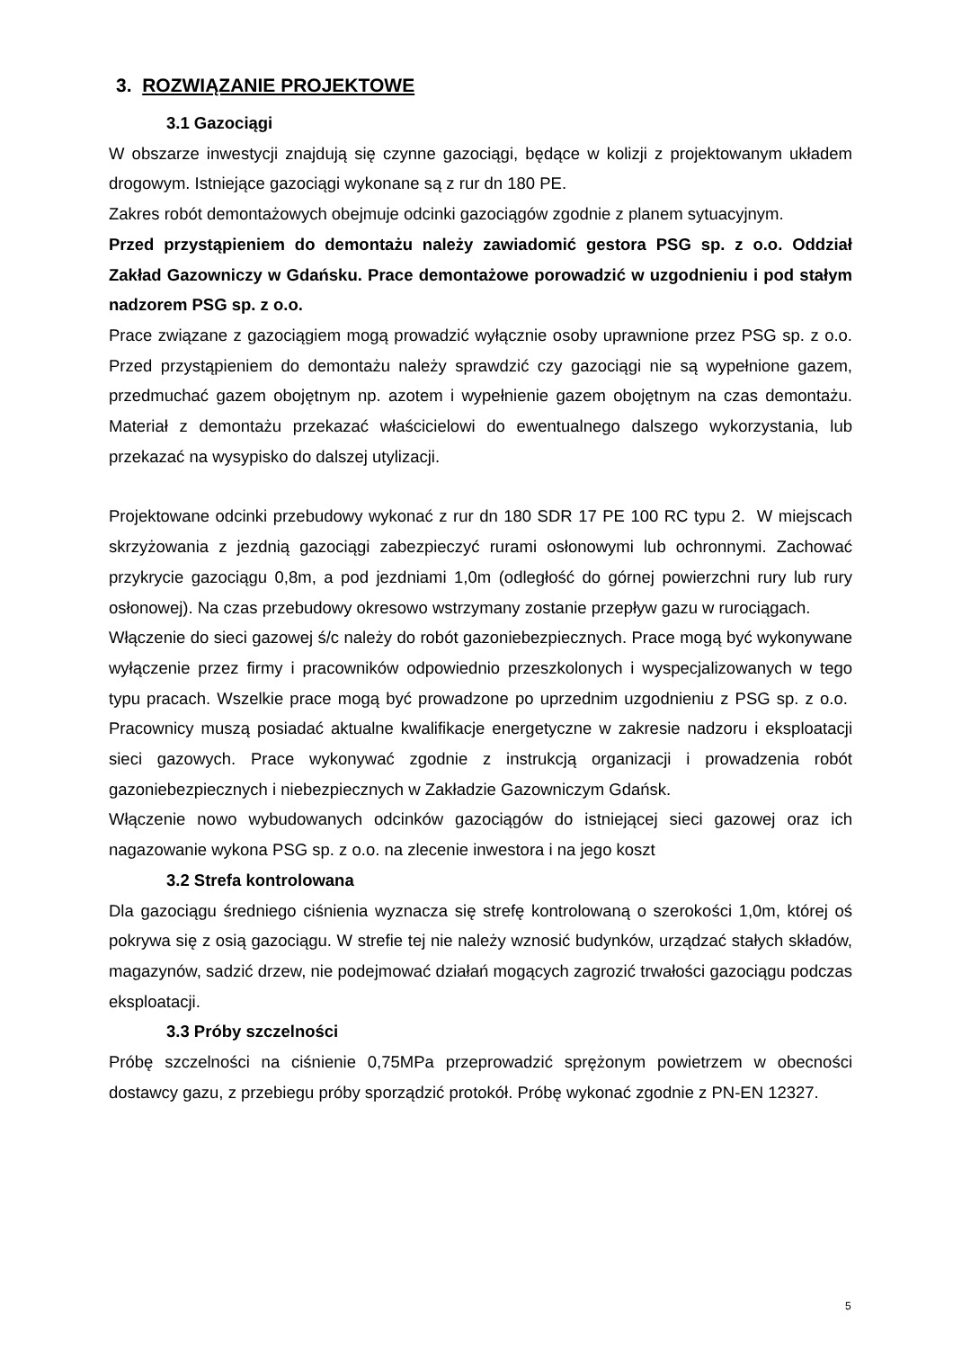3. ROZWIĄZANIE PROJEKTOWE
3.1 Gazociągi
W obszarze inwestycji znajdują się czynne gazociągi, będące w kolizji z projektowanym układem drogowym. Istniejące gazociągi wykonane są z rur dn 180 PE.
Zakres robót demontażowych obejmuje odcinki gazociągów zgodnie z planem sytuacyjnym.
Przed przystąpieniem do demontażu należy zawiadomić gestora PSG sp. z o.o. Oddział Zakład Gazowniczy w Gdańsku. Prace demontażowe porowadzić w uzgodnieniu i pod stałym nadzorem PSG sp. z o.o.
Prace związane z gazociągiem mogą prowadzić wyłącznie osoby uprawnione przez PSG sp. z o.o. Przed przystąpieniem do demontażu należy sprawdzić czy gazociągi nie są wypełnione gazem, przedmuchać gazem obojętnym np. azotem i wypełnienie gazem obojętnym na czas demontażu. Materiał z demontażu przekazać właścicielowi do ewentualnego dalszego wykorzystania, lub przekazać na wysypisko do dalszej utylizacji.
Projektowane odcinki przebudowy wykonać z rur dn 180 SDR 17 PE 100 RC typu 2. W miejscach skrzyżowania z jezdnią gazociągi zabezpieczyć rurami osłonowymi lub ochronnymi. Zachować przykrycie gazociągu 0,8m, a pod jezdniami 1,0m (odległość do górnej powierzchni rury lub rury osłonowej). Na czas przebudowy okresowo wstrzymany zostanie przepływ gazu w rurociągach.
Włączenie do sieci gazowej ś/c należy do robót gazoniebezpiecznych. Prace mogą być wykonywane wyłączenie przez firmy i pracowników odpowiednio przeszkolonych i wyspecjalizowanych w tego typu pracach. Wszelkie prace mogą być prowadzone po uprzednim uzgodnieniu z PSG sp. z o.o. Pracownicy muszą posiadać aktualne kwalifikacje energetyczne w zakresie nadzoru i eksploatacji sieci gazowych. Prace wykonywać zgodnie z instrukcją organizacji i prowadzenia robót gazoniebezpiecznych i niebezpiecznych w Zakładzie Gazowniczym Gdańsk.
Włączenie nowo wybudowanych odcinków gazociągów do istniejącej sieci gazowej oraz ich nagazowanie wykona PSG sp. z o.o. na zlecenie inwestora i na jego koszt
3.2 Strefa kontrolowana
Dla gazociągu średniego ciśnienia wyznacza się strefę kontrolowaną o szerokości 1,0m, której oś pokrywa się z osią gazociągu. W strefie tej nie należy wznosić budynków, urządzać stałych składów, magazynów, sadzić drzew, nie podejmować działań mogących zagrozić trwałości gazociągu podczas eksploatacji.
3.3 Próby szczelności
Próbę szczelności na ciśnienie 0,75MPa przeprowadzić sprężonym powietrzem w obecności dostawcy gazu, z przebiegu próby sporządzić protokół. Próbę wykonać zgodnie z PN-EN 12327.
5